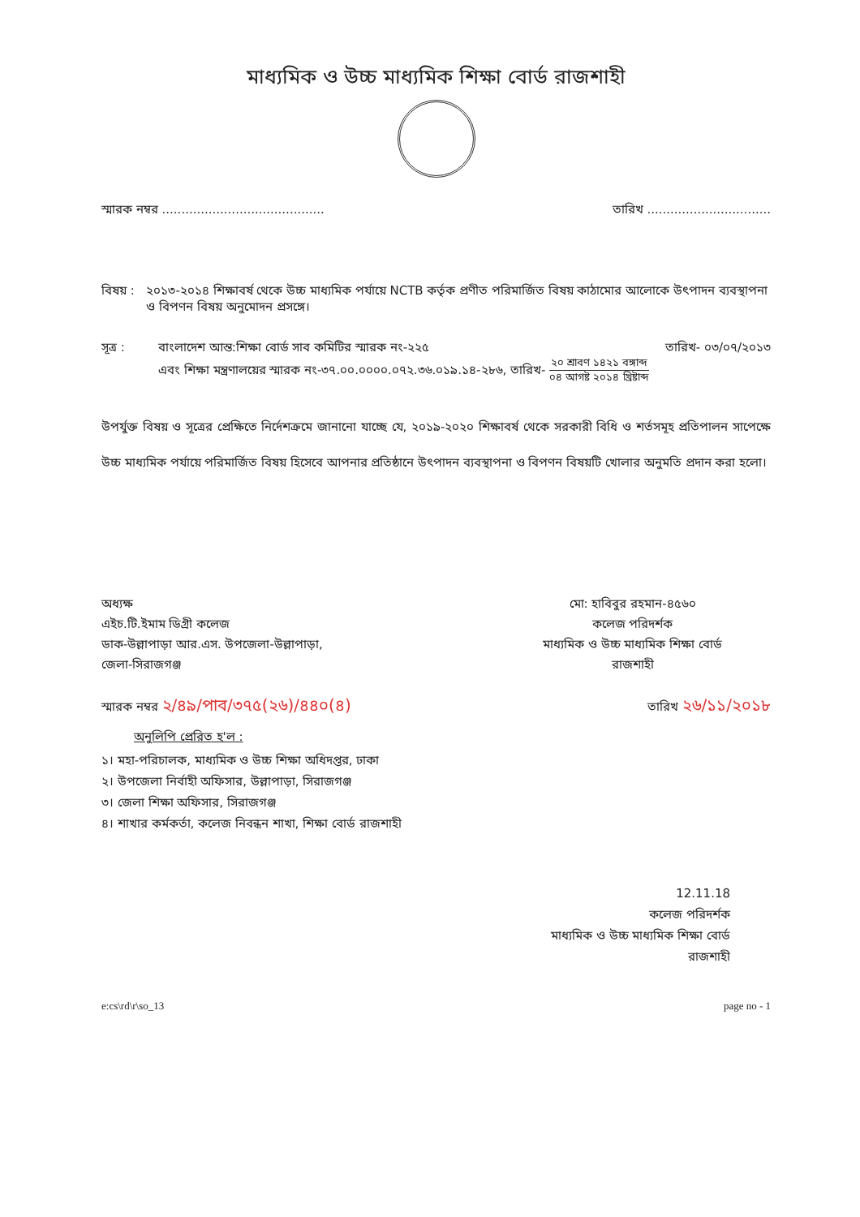মাধ্যমিক ও উচ্চ মাধ্যমিক শিক্ষা বোর্ড রাজশাহী
স্মারক নম্বর .......................................... তারিখ ................................
বিষয় : ২০১৩-২০১৪ শিক্ষাবর্ষ থেকে উচ্চ মাধ্যমিক পর্যায়ে NCTB কর্তৃক প্রণীত পরিমার্জিত বিষয় কাঠামোর আলোকে উৎপাদন ব্যবস্থাপনা ও বিপণন বিষয় অনুমোদন প্রসঙ্গে।
সূত্র : বাংলাদেশ আন্ত:শিক্ষা বোর্ড সাব কমিটির স্মারক নং-২২৫ তারিখ- ০৩/০৭/২০১৩
এবং শিক্ষা মন্ত্রণালয়ের স্মারক নং-৩৭.০০.০০০০.০৭২.৩৬.০১৯.১৪-২৮৬, তারিখ- ২০ শ্রাবণ ১৪২১ বঙ্গাব্দ ০৪ আগষ্ট ২০১৪ খ্রিষ্টাব্দ
উপর্যুক্ত বিষয় ও সূত্রের প্রেক্ষিতে নির্দেশক্রমে জানানো যাচ্ছে যে, ২০১৯-২০২০ শিক্ষাবর্ষ থেকে সরকারী বিধি ও শর্তসমূহ প্রতিপালন সাপেক্ষে উচ্চ মাধ্যমিক পর্যায়ে পরিমার্জিত বিষয় হিসেবে আপনার প্রতিষ্ঠানে উৎপাদন ব্যবস্থাপনা ও বিপণন বিষয়টি খোলার অনুমতি প্রদান করা হলো।
অধ্যক্ষ
এইচ.টি.ইমাম ডিগ্রী কলেজ
ডাক-উল্লাপাড়া আর.এস. উপজেলা-উল্লাপাড়া,
জেলা-সিরাজগঞ্জ
মো: হাবিবুর রহমান-৪৫৬০
কলেজ পরিদর্শক
মাধ্যমিক ও উচ্চ মাধ্যমিক শিক্ষা বোর্ড
রাজশাহী
স্মারক নম্বর ২/৪৯/পাব/৩৭৫(২৬)/৪৪০(৪) তারিখ ২৬/১১/২০১৮
অনুলিপি প্রেরিত হ'ল :
১। মহা-পরিচালক, মাধ্যমিক ও উচ্চ শিক্ষা অধিদপ্তর, ঢাকা
২। উপজেলা নির্বাহী অফিসার, উল্লাপাড়া, সিরাজগঞ্জ
৩। জেলা শিক্ষা অফিসার, সিরাজগঞ্জ
৪। শাখার কর্মকর্তা, কলেজ নিবন্ধন শাখা, শিক্ষা বোর্ড রাজশাহী
12.11.18
কলেজ পরিদর্শক
মাধ্যমিক ও উচ্চ মাধ্যমিক শিক্ষা বোর্ড
রাজশাহী
e:cs\rd\r\so_13 page no - 1